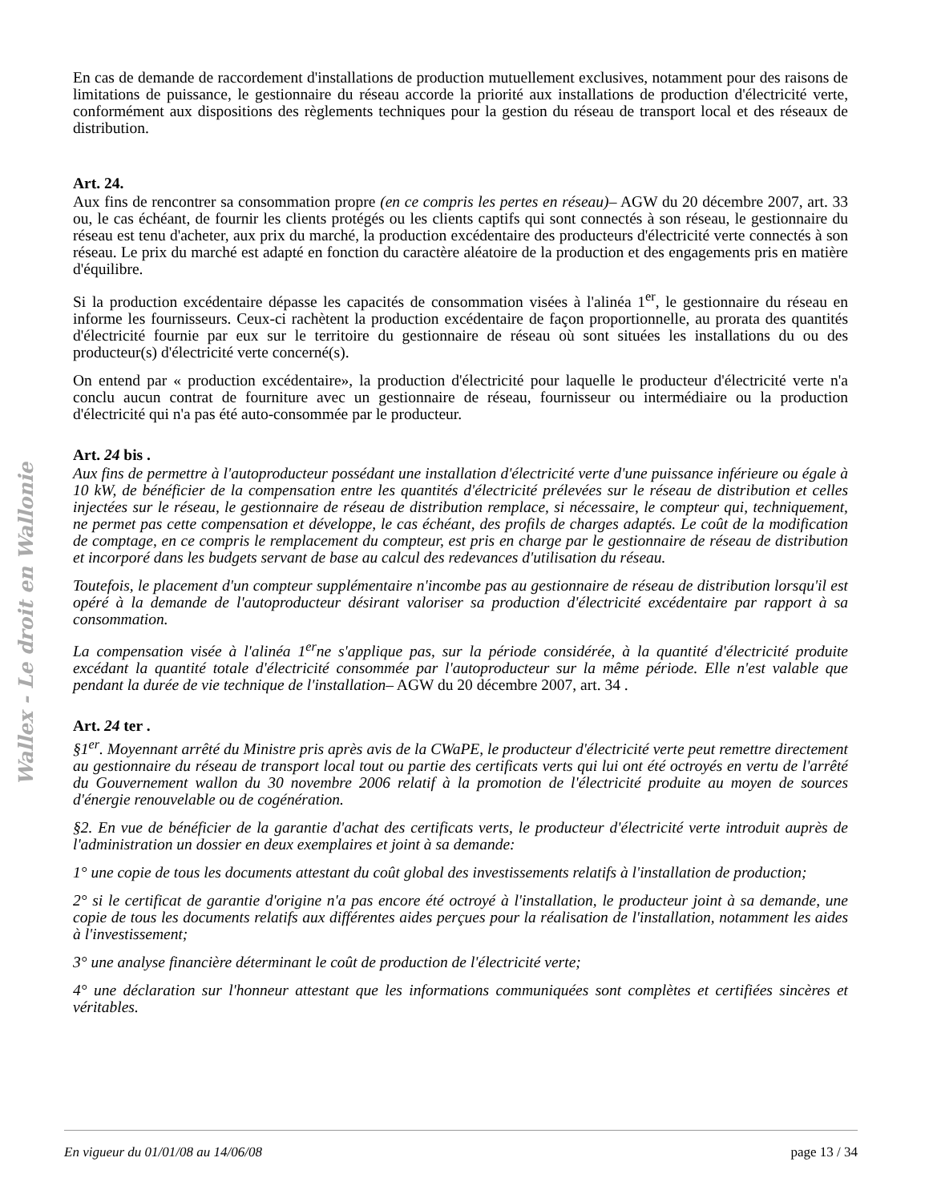Wallex - Le droit en Wallonie
En cas de demande de raccordement d'installations de production mutuellement exclusives, notamment pour des raisons de limitations de puissance, le gestionnaire du réseau accorde la priorité aux installations de production d'électricité verte, conformément aux dispositions des règlements techniques pour la gestion du réseau de transport local et des réseaux de distribution.
Art. 24.
Aux fins de rencontrer sa consommation propre (en ce compris les pertes en réseau)– AGW du 20 décembre 2007, art. 33 ou, le cas échéant, de fournir les clients protégés ou les clients captifs qui sont connectés à son réseau, le gestionnaire du réseau est tenu d'acheter, aux prix du marché, la production excédentaire des producteurs d'électricité verte connectés à son réseau. Le prix du marché est adapté en fonction du caractère aléatoire de la production et des engagements pris en matière d'équilibre.
Si la production excédentaire dépasse les capacités de consommation visées à l'alinéa 1<sup>er</sup>, le gestionnaire du réseau en informe les fournisseurs. Ceux-ci rachètent la production excédentaire de façon proportionnelle, au prorata des quantités d'électricité fournie par eux sur le territoire du gestionnaire de réseau où sont situées les installations du ou des producteur(s) d'électricité verte concerné(s).
On entend par « production excédentaire», la production d'électricité pour laquelle le producteur d'électricité verte n'a conclu aucun contrat de fourniture avec un gestionnaire de réseau, fournisseur ou intermédiaire ou la production d'électricité qui n'a pas été auto-consommée par le producteur.
Art. 24 bis .
Aux fins de permettre à l'autoproducteur possédant une installation d'électricité verte d'une puissance inférieure ou égale à 10 kW, de bénéficier de la compensation entre les quantités d'électricité prélevées sur le réseau de distribution et celles injectées sur le réseau, le gestionnaire de réseau de distribution remplace, si nécessaire, le compteur qui, techniquement, ne permet pas cette compensation et développe, le cas échéant, des profils de charges adaptés. Le coût de la modification de comptage, en ce compris le remplacement du compteur, est pris en charge par le gestionnaire de réseau de distribution et incorporé dans les budgets servant de base au calcul des redevances d'utilisation du réseau.
Toutefois, le placement d'un compteur supplémentaire n'incombe pas au gestionnaire de réseau de distribution lorsqu'il est opéré à la demande de l'autoproducteur désirant valoriser sa production d'électricité excédentaire par rapport à sa consommation.
La compensation visée à l'alinéa 1<sup>er</sup>ne s'applique pas, sur la période considérée, à la quantité d'électricité produite excédant la quantité totale d'électricité consommée par l'autoproducteur sur la même période. Elle n'est valable que pendant la durée de vie technique de l'installation– AGW du 20 décembre 2007, art. 34 .
Art. 24 ter .
§1<sup>er</sup>. Moyennant arrêté du Ministre pris après avis de la CWaPE, le producteur d'électricité verte peut remettre directement au gestionnaire du réseau de transport local tout ou partie des certificats verts qui lui ont été octroyés en vertu de l'arrêté du Gouvernement wallon du 30 novembre 2006 relatif à la promotion de l'électricité produite au moyen de sources d'énergie renouvelable ou de cogénération.
§2. En vue de bénéficier de la garantie d'achat des certificats verts, le producteur d'électricité verte introduit auprès de l'administration un dossier en deux exemplaires et joint à sa demande:
1° une copie de tous les documents attestant du coût global des investissements relatifs à l'installation de production;
2° si le certificat de garantie d'origine n'a pas encore été octroyé à l'installation, le producteur joint à sa demande, une copie de tous les documents relatifs aux différentes aides perçues pour la réalisation de l'installation, notamment les aides à l'investissement;
3° une analyse financière déterminant le coût de production de l'électricité verte;
4° une déclaration sur l'honneur attestant que les informations communiquées sont complètes et certifiées sincères et véritables.
En vigueur du 01/01/08 au 14/06/08 page 13 / 34